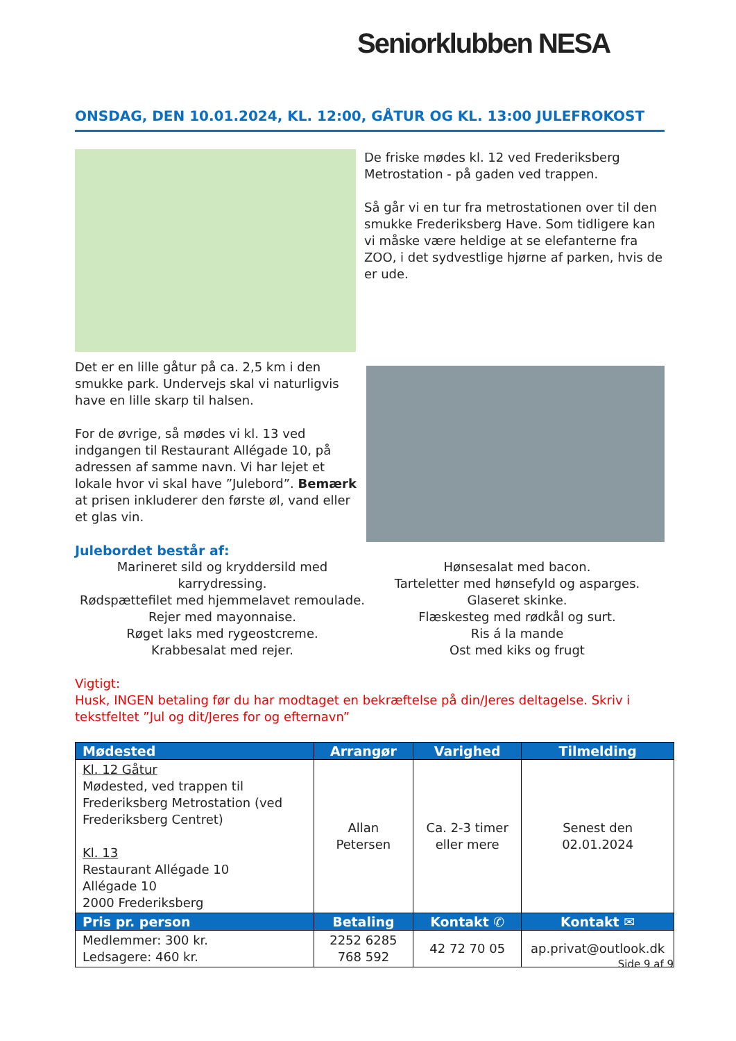Seniorklubben NESA
ONSDAG, DEN 10.01.2024, KL. 12:00, GÅTUR OG KL. 13:00 JULEFROKOST
De friske mødes kl. 12 ved Frederiksberg Metrostation - på gaden ved trappen.
Så går vi en tur fra metrostationen over til den smukke Frederiksberg Have. Som tidligere kan vi måske være heldige at se elefanterne fra ZOO, i det sydvestlige hjørne af parken, hvis de er ude.
Det er en lille gåtur på ca. 2,5 km i den smukke park. Undervejs skal vi naturligvis have en lille skarp til halsen.
For de øvrige, så mødes vi kl. 13 ved indgangen til Restaurant Allégade 10, på adressen af samme navn. Vi har lejet et lokale hvor vi skal have ”Julebord”. Bemærk at prisen inkluderer den første øl, vand eller et glas vin.
Julebordet består af:
Marineret sild og kryddersild med karrydressing.
Rødspættefilet med hjemmelavet remoulade.
Rejer med mayonnaise.
Røget laks med rygeostcreme.
Krabbesalat med rejer.
Hønsesalat med bacon.
Tarteletter med hønsefyld og asparges.
Glaseret skinke.
Flæskesteg med rødkål og surt.
Ris á la mande
Ost med kiks og frugt
Vigtigt:
Husk, INGEN betaling før du har modtaget en bekræftelse på din/Jeres deltagelse. Skriv i tekstfeltet ”Jul og dit/Jeres for og efternavn”
| Mødested | Arrangør | Varighed | Tilmelding |
| --- | --- | --- | --- |
| Kl. 12 Gåtur Mødested, ved trappen til Frederiksberg Metrostation (ved Frederiksberg Centret) Kl. 13 Restaurant Allégade 10 Allégade 10 2000 Frederiksberg | Allan Petersen | Ca. 2-3 timer eller mere | Senest den 02.01.2024 |
| Pris pr. person | Betaling | Kontakt ✆ | Kontakt ✉ |
| Medlemmer: 300 kr. Ledsagere: 460 kr. | 2252 6285 768 592 | 42 72 70 05 | ap.privat@outlook.dk |
Side 9 af 9